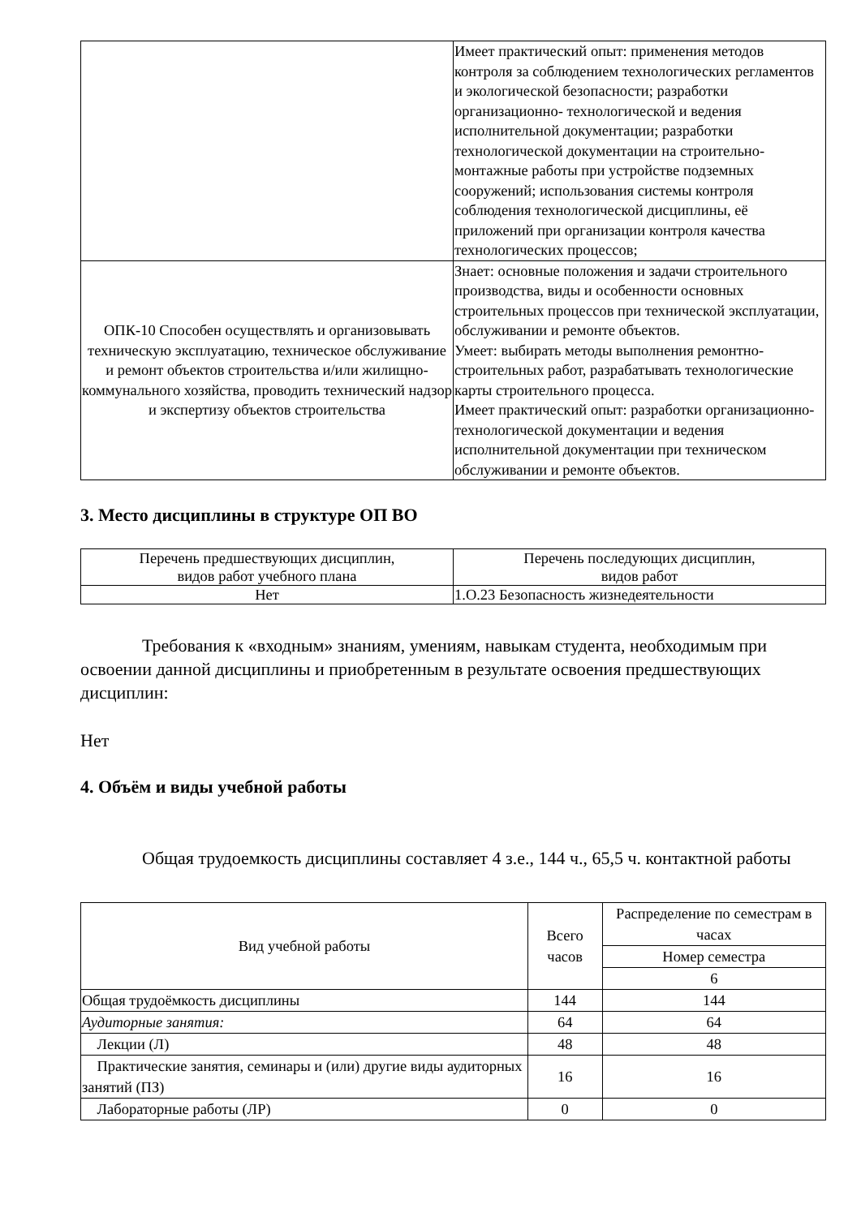| | Имеет практический опыт: применения методов контроля за соблюдением технологических регламентов и экологической безопасности; разработки организационно- технологической и ведения исполнительной документации; разработки технологической документации на строительно- монтажные работы при устройстве подземных сооружений; использования системы контроля соблюдения технологической дисциплины, её приложений при организации контроля качества технологических процессов; |
| ОПК-10 Способен осуществлять и организовывать техническую эксплуатацию, техническое обслуживание и ремонт объектов строительства и/или жилищно-коммунального хозяйства, проводить технический надзор и экспертизу объектов строительства | Знает: основные положения и задачи строительного производства, виды и особенности основных строительных процессов при технической эксплуатации, обслуживании и ремонте объектов. Умеет: выбирать методы выполнения ремонтно-строительных работ, разрабатывать технологические карты строительного процесса. Имеет практический опыт: разработки организационно-технологической документации и ведения исполнительной документации при техническом обслуживании и ремонте объектов. |
3. Место дисциплины в структуре ОП ВО
| Перечень предшествующих дисциплин, видов работ учебного плана | Перечень последующих дисциплин, видов работ |
| Нет | 1.О.23 Безопасность жизнедеятельности |
Требования к «входным» знаниям, умениям, навыкам студента, необходимым при освоении данной дисциплины и приобретенным в результате освоения предшествующих дисциплин:
Нет
4. Объём и виды учебной работы
Общая трудоемкость дисциплины составляет 4 з.е., 144 ч., 65,5 ч. контактной работы
| Вид учебной работы | Всего часов | Распределение по семестрам в часах |
| --- | --- | --- |
| | | Номер семестра |
| | | 6 |
| Общая трудоёмкость дисциплины | 144 | 144 |
| Аудиторные занятия: | 64 | 64 |
| Лекции (Л) | 48 | 48 |
| Практические занятия, семинары и (или) другие виды аудиторных занятий (ПЗ) | 16 | 16 |
| Лабораторные работы (ЛР) | 0 | 0 |